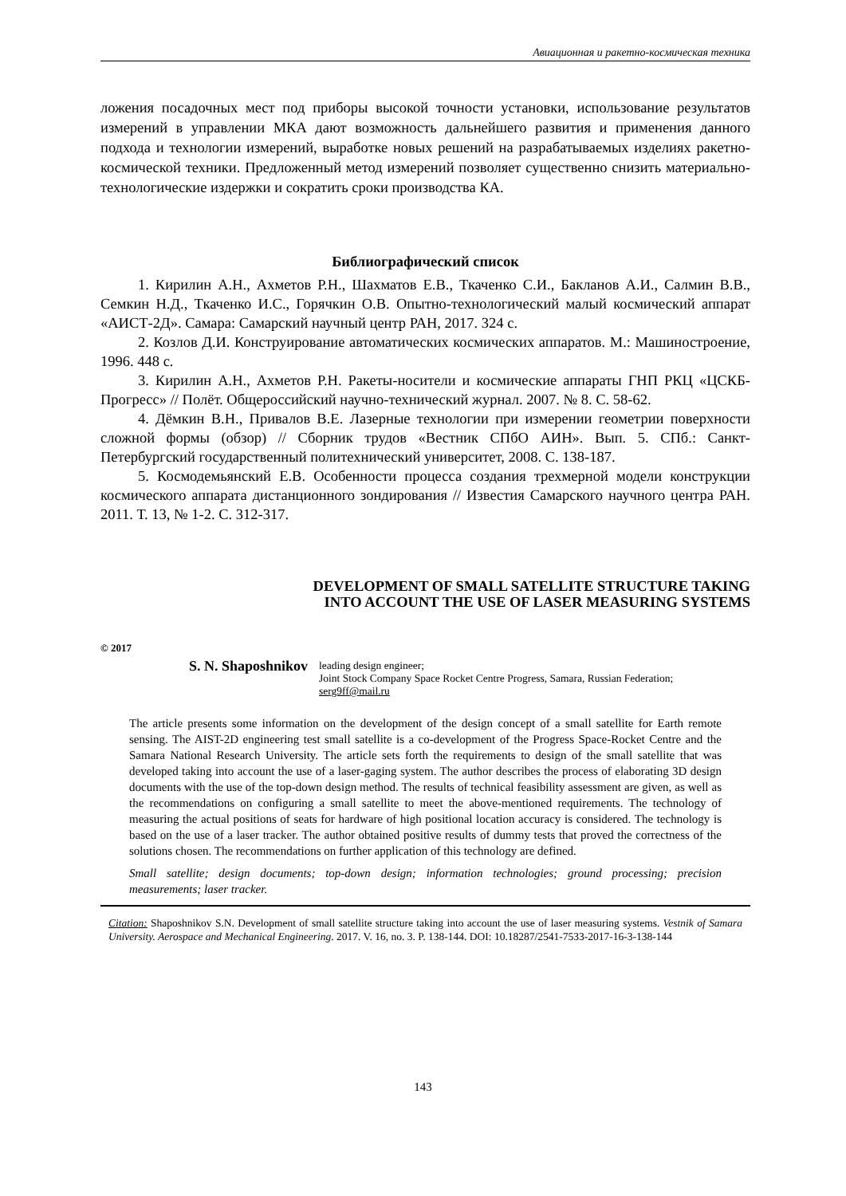Авиационная и ракетно-космическая техника
ложения посадочных мест под приборы высокой точности установки, использование результатов измерений в управлении МКА дают возможность дальнейшего развития и применения данного подхода и технологии измерений, выработке новых решений на разрабатываемых изделиях ракетно-космической техники. Предложенный метод измерений позволяет существенно снизить материально-технологические издержки и сократить сроки производства КА.
Библиографический список
1. Кирилин А.Н., Ахметов Р.Н., Шахматов Е.В., Ткаченко С.И., Бакланов А.И., Салмин В.В., Семкин Н.Д., Ткаченко И.С., Горячкин О.В. Опытно-технологический малый космический аппарат «АИСТ-2Д». Самара: Самарский научный центр РАН, 2017. 324 с.
2. Козлов Д.И. Конструирование автоматических космических аппаратов. М.: Машиностроение, 1996. 448 с.
3. Кирилин А.Н., Ахметов Р.Н. Ракеты-носители и космические аппараты ГНП РКЦ «ЦСКБ-Прогресс» // Полёт. Общероссийский научно-технический журнал. 2007. № 8. С. 58-62.
4. Дёмкин В.Н., Привалов В.Е. Лазерные технологии при измерении геометрии поверхности сложной формы (обзор) // Сборник трудов «Вестник СПбО АИН». Вып. 5. СПб.: Санкт-Петербургский государственный политехнический университет, 2008. С. 138-187.
5. Космодемьянский Е.В. Особенности процесса создания трехмерной модели конструкции космического аппарата дистанционного зондирования // Известия Самарского научного центра РАН. 2011. Т. 13, № 1-2. С. 312-317.
DEVELOPMENT OF SMALL SATELLITE STRUCTURE TAKING
INTO ACCOUNT THE USE OF LASER MEASURING SYSTEMS
© 2017
S. N. Shaposhnikov
leading design engineer;
Joint Stock Company Space Rocket Centre Progress, Samara, Russian Federation;
serg9ff@mail.ru
The article presents some information on the development of the design concept of a small satellite for Earth remote sensing. The AIST-2D engineering test small satellite is a co-development of the Progress Space-Rocket Centre and the Samara National Research University. The article sets forth the requirements to design of the small satellite that was developed taking into account the use of a laser-gaging system. The author describes the process of elaborating 3D design documents with the use of the top-down design method. The results of technical feasibility assessment are given, as well as the recommendations on configuring a small satellite to meet the above-mentioned requirements. The technology of measuring the actual positions of seats for hardware of high positional location accuracy is considered. The technology is based on the use of a laser tracker. The author obtained positive results of dummy tests that proved the correctness of the solutions chosen. The recommendations on further application of this technology are defined.
Small satellite; design documents; top-down design; information technologies; ground processing; precision measurements; laser tracker.
Citation: Shaposhnikov S.N. Development of small satellite structure taking into account the use of laser measuring systems. Vestnik of Samara University. Aerospace and Mechanical Engineering. 2017. V. 16, no. 3. P. 138-144. DOI: 10.18287/2541-7533-2017-16-3-138-144
143